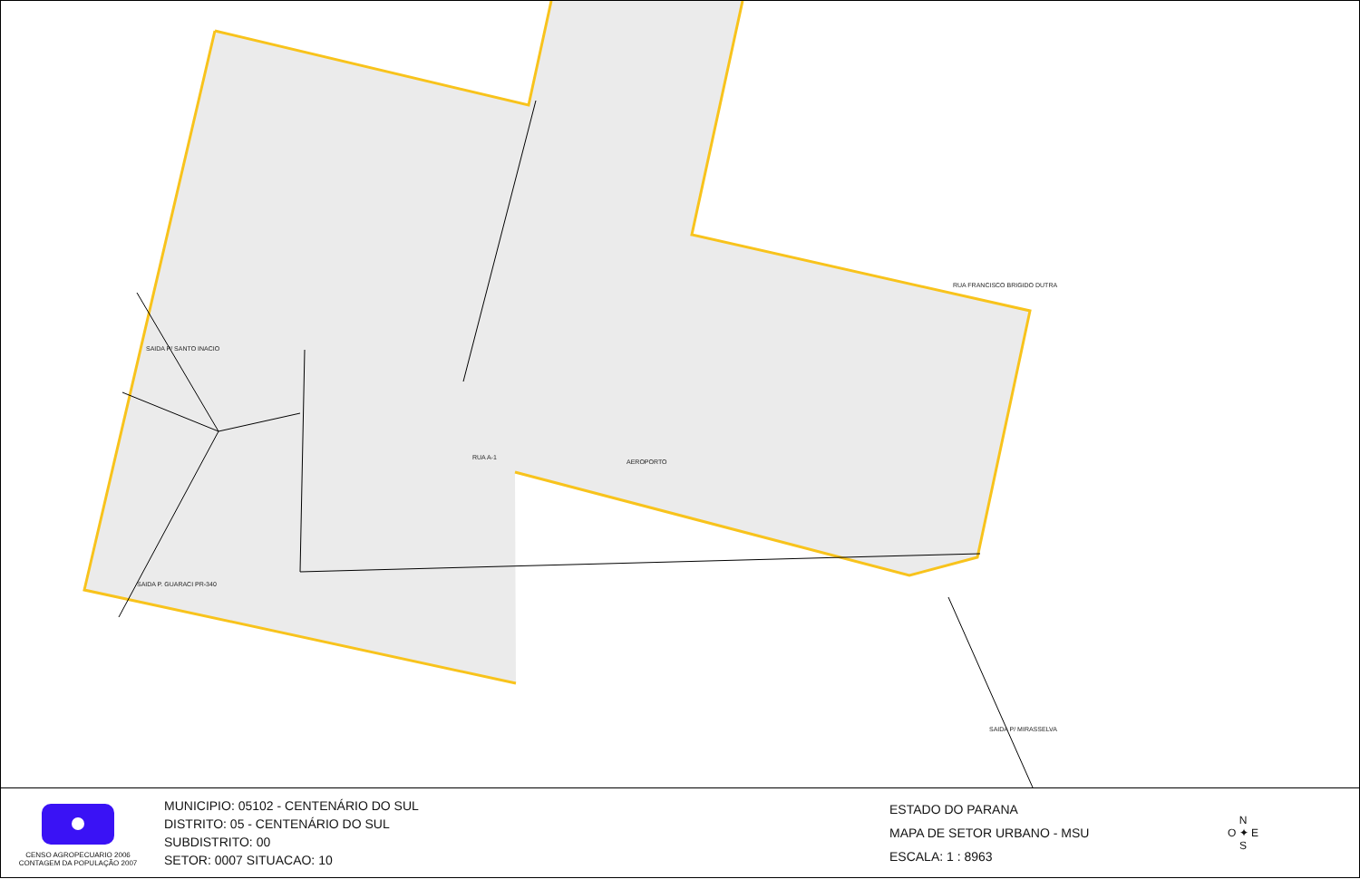RUA A-1
AEROPORTO
SAIDA P/ SANTO INACIO
RUA FRANCISCO BRIGIDO DUTRA
SAIDA P/ MIRASSELVA
SAIDA P. GUARACI PR-340
CENSO AGROPECUARIO 2006
CONTAGEM DA POPULAÇÃO 2007
MUNICIPIO: 05102 - CENTENÁRIO DO SUL
DISTRITO: 05 - CENTENÁRIO DO SUL
SUBDISTRITO: 00
SETOR: 0007 SITUACAO: 10
ESTADO DO PARANA
MAPA DE SETOR URBANO - MSU
ESCALA: 1 : 8963
N
O ✦ E
S